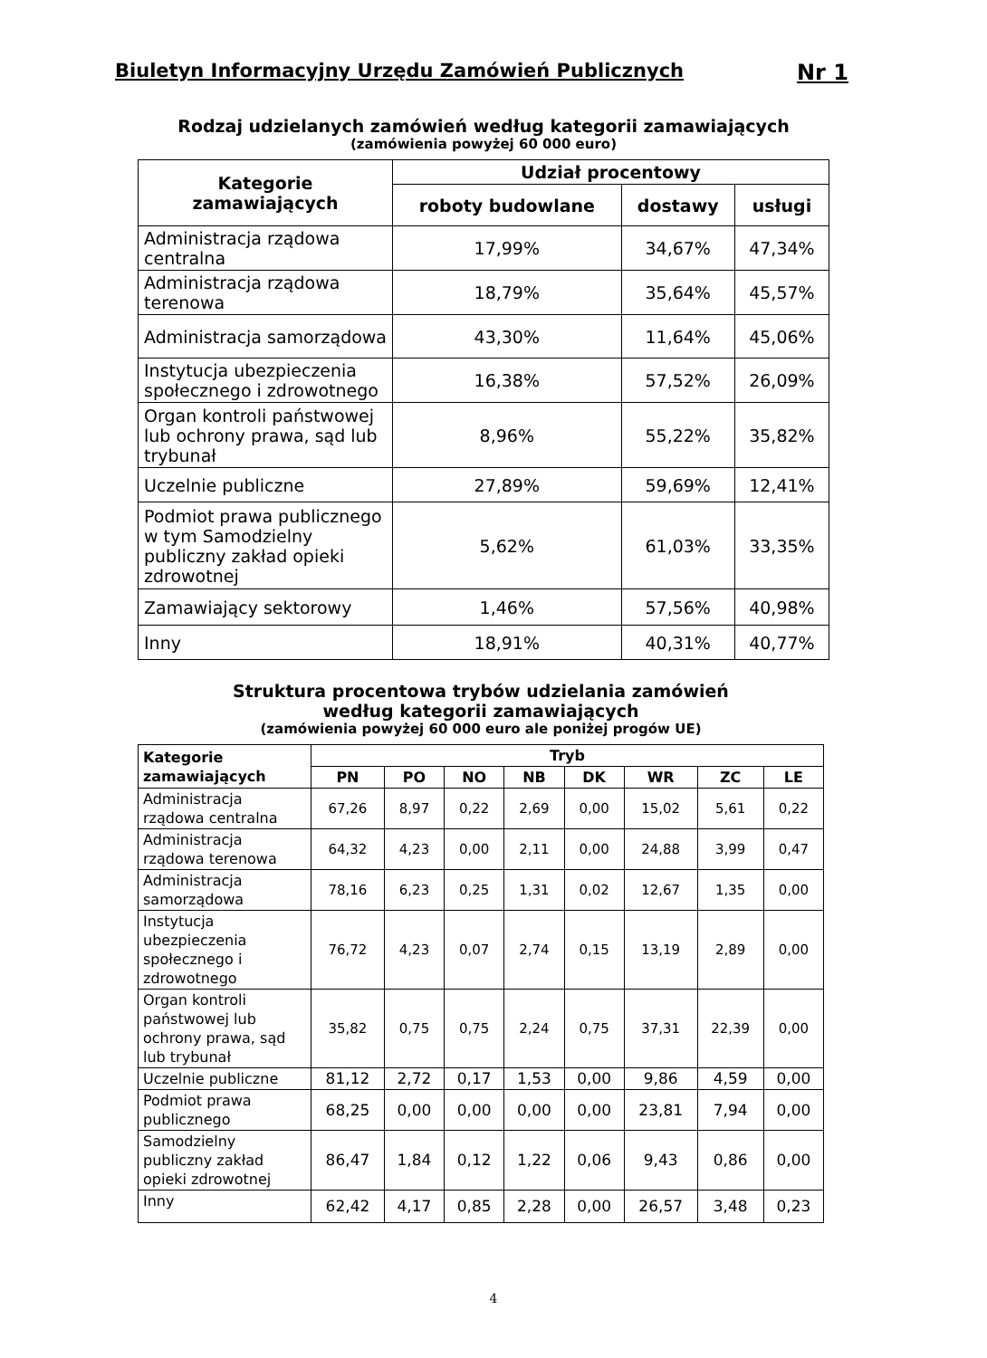Biuletyn Informacyjny Urzędu Zamówień Publicznych Nr 1
Rodzaj udzielanych zamówień według kategorii zamawiających
(zamówienia powyżej 60 000 euro)
| Kategorie zamawiających | Udział procentowy | | |
| --- | --- | --- | --- |
| | roboty budowlane | dostawy | usługi |
| Administracja rządowa centralna | 17,99% | 34,67% | 47,34% |
| Administracja rządowa terenowa | 18,79% | 35,64% | 45,57% |
| Administracja samorządowa | 43,30% | 11,64% | 45,06% |
| Instytucja ubezpieczenia społecznego i zdrowotnego | 16,38% | 57,52% | 26,09% |
| Organ kontroli państwowej lub ochrony prawa, sąd lub trybunał | 8,96% | 55,22% | 35,82% |
| Uczelnie publiczne | 27,89% | 59,69% | 12,41% |
| Podmiot prawa publicznego w tym Samodzielny publiczny zakład opieki zdrowotnej | 5,62% | 61,03% | 33,35% |
| Zamawiający sektorowy | 1,46% | 57,56% | 40,98% |
| Inny | 18,91% | 40,31% | 40,77% |
Struktura procentowa trybów udzielania zamówień
według kategorii zamawiających
(zamówienia powyżej 60 000 euro ale poniżej progów UE)
| Kategorie zamawiających | Tryb | | | | | | | |
| --- | --- | --- | --- | --- | --- | --- | --- | --- |
| | PN | PO | NO | NB | DK | WR | ZC | LE |
| Administracja rządowa centralna | 67,26 | 8,97 | 0,22 | 2,69 | 0,00 | 15,02 | 5,61 | 0,22 |
| Administracja rządowa terenowa | 64,32 | 4,23 | 0,00 | 2,11 | 0,00 | 24,88 | 3,99 | 0,47 |
| Administracja samorządowa | 78,16 | 6,23 | 0,25 | 1,31 | 0,02 | 12,67 | 1,35 | 0,00 |
| Instytucja ubezpieczenia społecznego i zdrowotnego | 76,72 | 4,23 | 0,07 | 2,74 | 0,15 | 13,19 | 2,89 | 0,00 |
| Organ kontroli państwowej lub ochrony prawa, sąd lub trybunał | 35,82 | 0,75 | 0,75 | 2,24 | 0,75 | 37,31 | 22,39 | 0,00 |
| Uczelnie publiczne | 81,12 | 2,72 | 0,17 | 1,53 | 0,00 | 9,86 | 4,59 | 0,00 |
| Podmiot prawa publicznego | 68,25 | 0,00 | 0,00 | 0,00 | 0,00 | 23,81 | 7,94 | 0,00 |
| Samodzielny publiczny zakład opieki zdrowotnej | 86,47 | 1,84 | 0,12 | 1,22 | 0,06 | 9,43 | 0,86 | 0,00 |
| Inny | 62,42 | 4,17 | 0,85 | 2,28 | 0,00 | 26,57 | 3,48 | 0,23 |
4